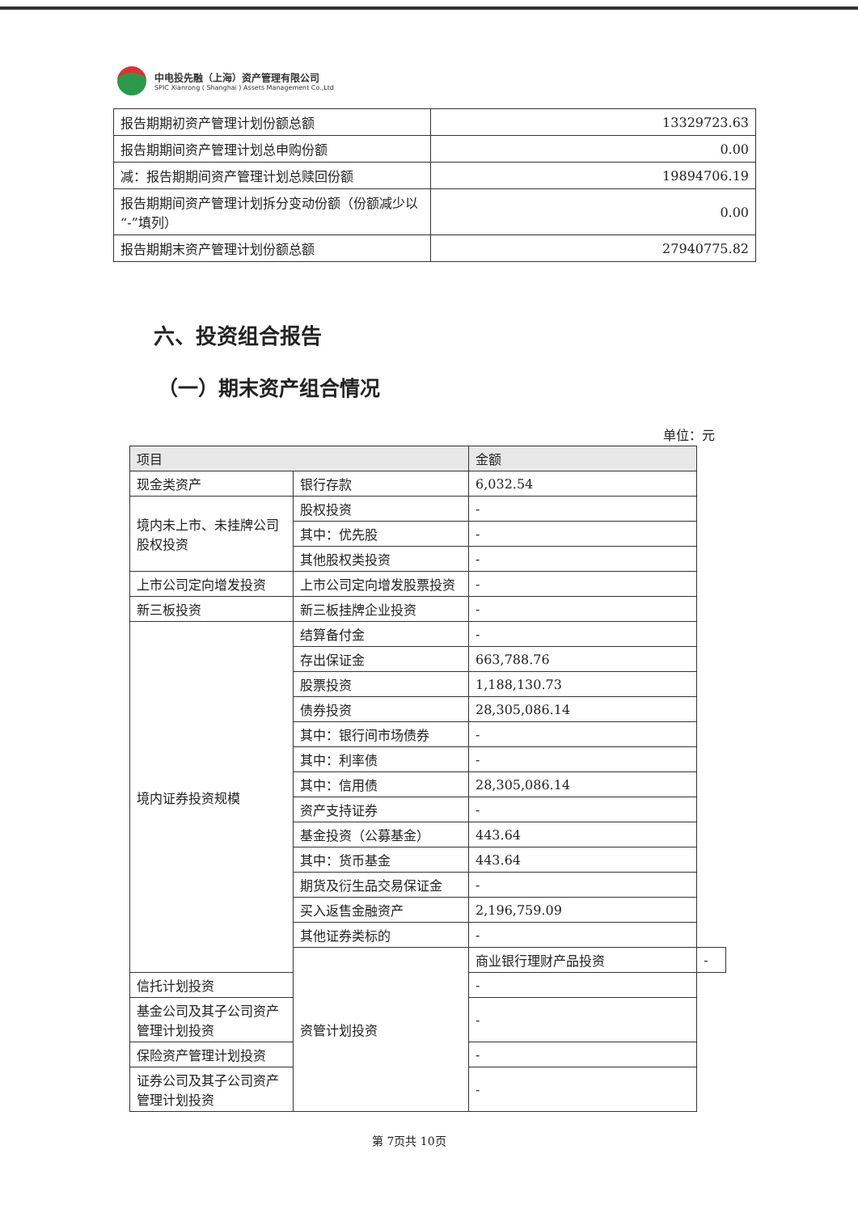中电投先融（上海）资产管理有限公司
SPIC Xianrong ( Shanghai ) Assets Management Co.,Ltd
| 报告期期初资产管理计划份额总额 | 13329723.63 |
| 报告期期间资产管理计划总申购份额 | 0.00 |
| 减：报告期期间资产管理计划总赎回份额 | 19894706.19 |
| 报告期期间资产管理计划拆分变动份额（份额减少以“-”填列） | 0.00 |
| 报告期期末资产管理计划份额总额 | 27940775.82 |
六、投资组合报告
（一）期末资产组合情况
单位：元
| 项目 | | 金额 | |
| --- | --- | --- | --- |
| 现金类资产 | 银行存款 | 6,032.54 | |
| 境内未上市、未挂牌公司股权投资 | 股权投资 | - | |
| | 其中：优先股 | - | |
| | 其他股权类投资 | - | |
| 上市公司定向增发投资 | 上市公司定向增发股票投资 | - | |
| 新三板投资 | 新三板挂牌企业投资 | - | |
| 境内证券投资规模 | 结算备付金 | - | |
| | 存出保证金 | 663,788.76 | |
| | 股票投资 | 1,188,130.73 | |
| | 债券投资 | 28,305,086.14 | |
| | 其中：银行间市场债券 | - | |
| | 其中：利率债 | - | |
| | 其中：信用债 | 28,305,086.14 | |
| | 资产支持证券 | - | |
| | 基金投资（公募基金） | 443.64 | |
| | 其中：货币基金 | 443.64 | |
| | 期货及衍生品交易保证金 | - | |
| | 买入返售金融资产 | 2,196,759.09 | |
| | 其他证券类标的 | - | |
| | 资管计划投资 | 商业银行理财产品投资 | - |
| 信托计划投资 | | - | |
| 基金公司及其子公司资产管理计划投资 | | - | |
| 保险资产管理计划投资 | | - | |
| 证券公司及其子公司资产管理计划投资 | | - | |
第 7页共 10页